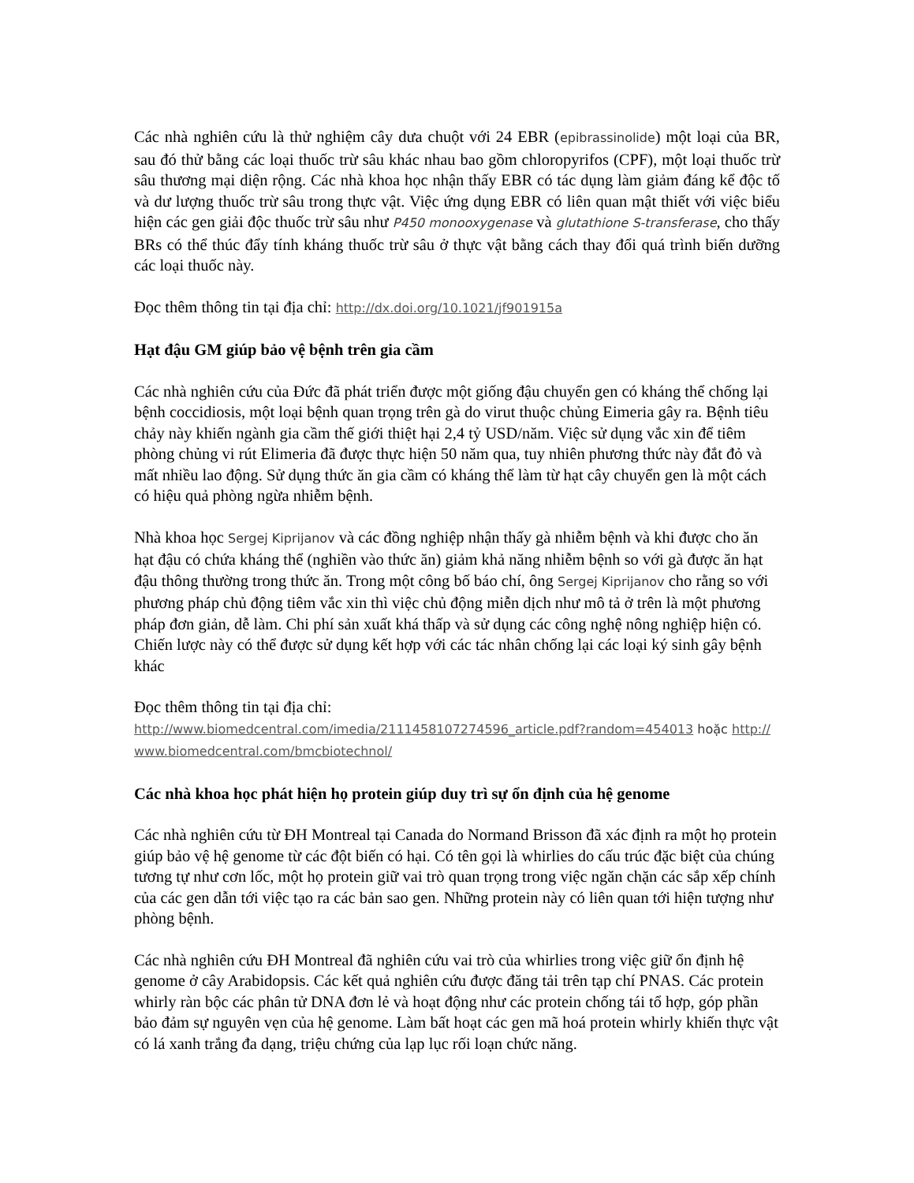Các nhà nghiên cứu là thử nghiệm cây dưa chuột với 24 EBR (epibrassinolide) một loại của BR, sau đó thử bằng các loại thuốc trừ sâu khác nhau bao gồm chloropyrifos (CPF), một loại thuốc trừ sâu thương mại diện rộng. Các nhà khoa học nhận thấy EBR có tác dụng làm giảm đáng kể độc tố và dư lượng thuốc trừ sâu trong thực vật. Việc ứng dụng EBR có liên quan mật thiết với việc biểu hiện các gen giải độc thuốc trừ sâu như P450 monooxygenase và glutathione S-transferase, cho thấy BRs có thể thúc đẩy tính kháng thuốc trừ sâu ở thực vật bằng cách thay đổi quá trình biến dưỡng các loại thuốc này.
Đọc thêm thông tin tại địa chỉ: http://dx.doi.org/10.1021/jf901915a
Hạt đậu GM giúp bảo vệ bệnh trên gia cầm
Các nhà nghiên cứu của Đức đã phát triển được một giống đậu chuyển gen có kháng thể chống lại bệnh coccidiosis, một loại bệnh quan trọng trên gà do virut thuộc chủng Eimeria gây ra. Bệnh tiêu chảy này khiến ngành gia cầm thế giới thiệt hại 2,4 tỷ USD/năm. Việc sử dụng vắc xin để tiêm phòng chủng vi rút Elimeria đã được thực hiện 50 năm qua, tuy nhiên phương thức này đắt đỏ và mất nhiều lao động. Sử dụng thức ăn gia cầm có kháng thể làm từ hạt cây chuyển gen là một cách có hiệu quả phòng ngừa nhiễm bệnh.
Nhà khoa học Sergej Kiprijanov và các đồng nghiệp nhận thấy gà nhiễm bệnh và khi được cho ăn hạt đậu có chứa kháng thể (nghiền vào thức ăn) giảm khả năng nhiễm bệnh so với gà được ăn hạt đậu thông thường trong thức ăn. Trong một công bố báo chí, ông Sergej Kiprijanov cho rằng so với phương pháp chủ động tiêm vắc xin thì việc chủ động miễn dịch như mô tả ở trên là một phương pháp đơn giản, dễ làm. Chi phí sản xuất khá thấp và sử dụng các công nghệ nông nghiệp hiện có. Chiến lược này có thể được sử dụng kết hợp với các tác nhân chống lại các loại ký sinh gây bệnh khác
Đọc thêm thông tin tại địa chỉ:
http://www.biomedcentral.com/imedia/2111458107274596_article.pdf?random=454013 hoặc http://www.biomedcentral.com/bmcbiotechnol/
Các nhà khoa học phát hiện họ protein giúp duy trì sự ổn định của hệ genome
Các nhà nghiên cứu từ ĐH Montreal tại Canada do Normand Brisson đã xác định ra một họ protein giúp bảo vệ hệ genome từ các đột biến có hại. Có tên gọi là whirlies do cấu trúc đặc biệt của chúng tương tự như cơn lốc, một họ protein giữ vai trò quan trọng trong việc ngăn chặn các sắp xếp chính của các gen dẫn tới việc tạo ra các bản sao gen. Những protein này có liên quan tới hiện tượng như phòng bệnh.
Các nhà nghiên cứu ĐH Montreal đã nghiên cứu vai trò của whirlies trong việc giữ ổn định hệ genome ở cây Arabidopsis. Các kết quả nghiên cứu được đăng tải trên tạp chí PNAS. Các protein whirly ràn bộc các phân tử DNA đơn lẻ và hoạt động như các protein chống tái tổ hợp, góp phần bảo đảm sự nguyên vẹn của hệ genome. Làm bất hoạt các gen mã hoá protein whirly khiến thực vật có lá xanh trắng đa dạng, triệu chứng của lạp lục rối loạn chức năng.